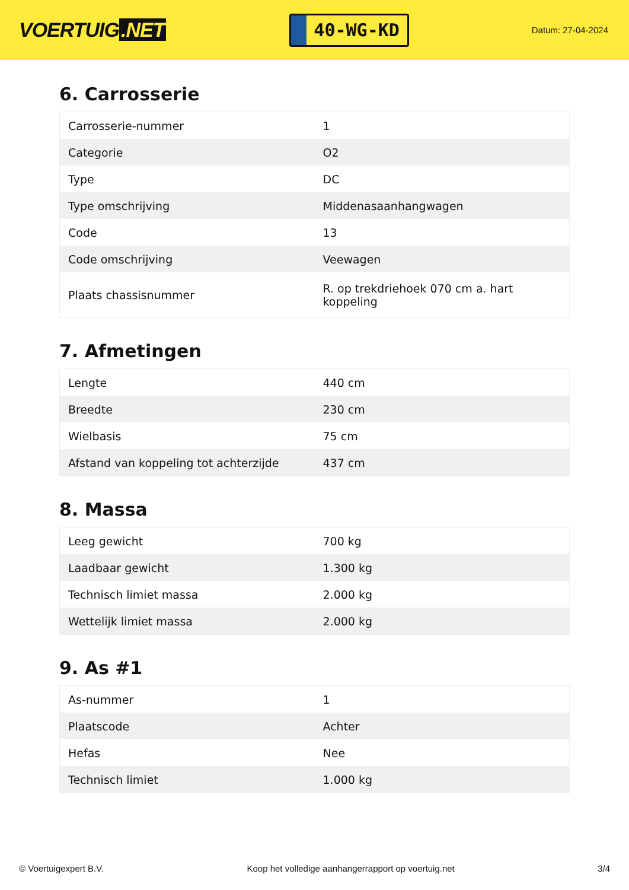VOERTUIG.NET
40-WG-KD
Datum: 27-04-2024
6. Carrosserie
| Carrosserie-nummer | 1 |
| Categorie | O2 |
| Type | DC |
| Type omschrijving | Middenasaanhangwagen |
| Code | 13 |
| Code omschrijving | Veewagen |
| Plaats chassisnummer | R. op trekdriehoek 070 cm a. hart koppeling |
7. Afmetingen
| Lengte | 440 cm |
| Breedte | 230 cm |
| Wielbasis | 75 cm |
| Afstand van koppeling tot achterzijde | 437 cm |
8. Massa
| Leeg gewicht | 700 kg |
| Laadbaar gewicht | 1.300 kg |
| Technisch limiet massa | 2.000 kg |
| Wettelijk limiet massa | 2.000 kg |
9. As #1
| As-nummer | 1 |
| Plaatscode | Achter |
| Hefas | Nee |
| Technisch limiet | 1.000 kg |
© Voertuigexpert B.V. Koop het volledige aanhangerrapport op voertuig.net 3/4